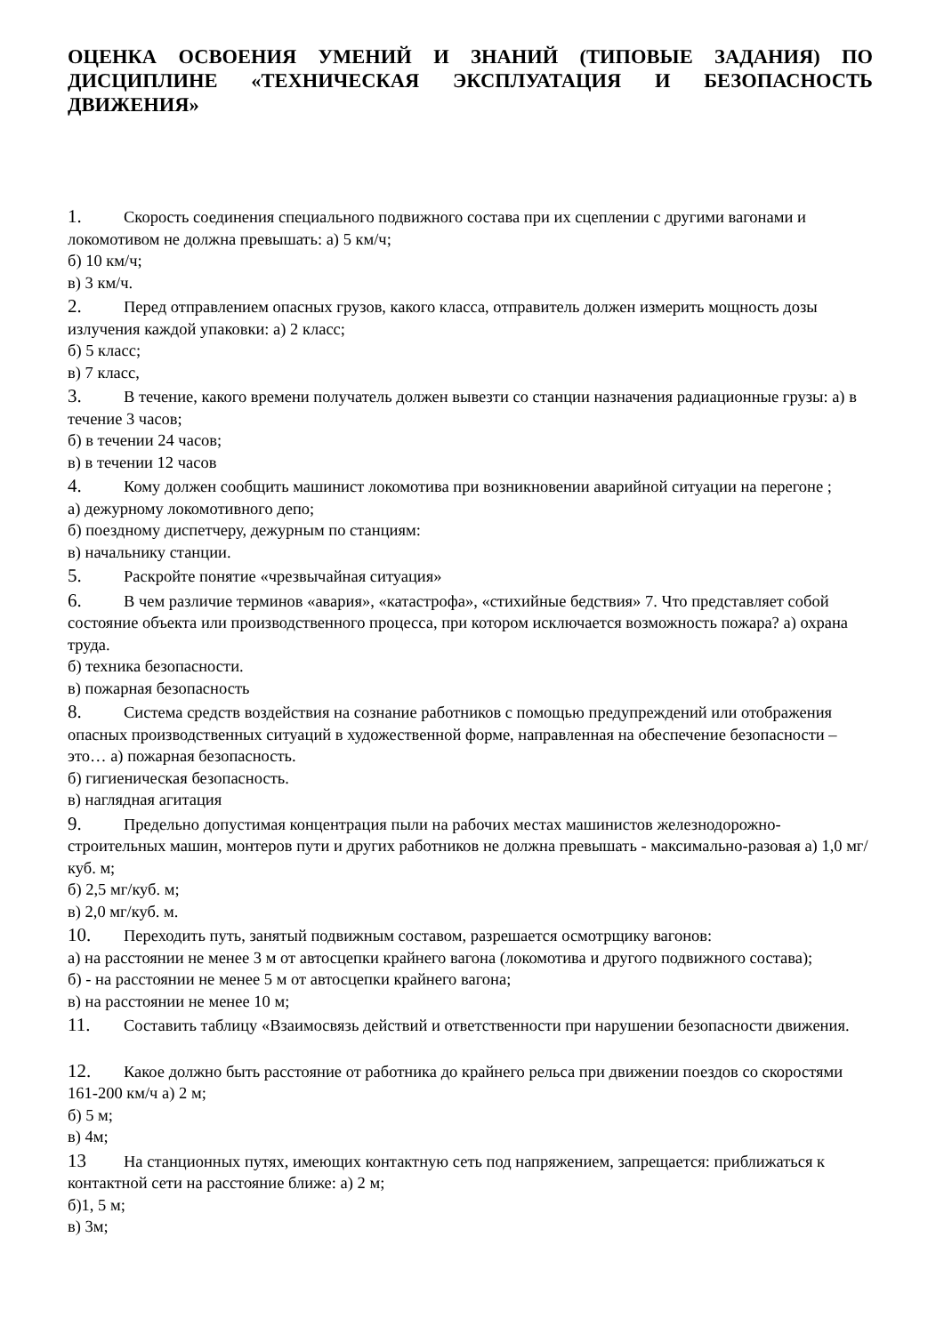ОЦЕНКА ОСВОЕНИЯ УМЕНИЙ И ЗНАНИЙ (ТИПОВЫЕ ЗАДАНИЯ) ПО ДИСЦИПЛИНЕ «ТЕХНИЧЕСКАЯ ЭКСПЛУАТАЦИЯ И БЕЗОПАСНОСТЬ ДВИЖЕНИЯ»
1. Скорость соединения специального подвижного состава при их сцеплении с другими вагонами и локомотивом не должна превышать: а) 5 км/ч;
б) 10 км/ч;
в) 3 км/ч.
2. Перед отправлением опасных грузов, какого класса, отправитель должен измерить мощность дозы излучения каждой упаковки: а) 2 класс;
б) 5 класс;
в) 7 класс,
3. В течение, какого времени получатель должен вывезти со станции назначения радиационные грузы: а) в течение 3 часов;
б) в течении 24 часов;
в) в течении 12 часов
4. Кому должен сообщить машинист локомотива при возникновении аварийной ситуации на перегоне ;
а) дежурному локомотивного депо;
б) поездному диспетчеру, дежурным по станциям:
в) начальнику станции.
5. Раскройте понятие «чрезвычайная ситуация»
6. В чем различие терминов «авария», «катастрофа», «стихийные бедствия» 7. Что представляет собой состояние объекта или производственного процесса, при котором исключается возможность пожара? а) охрана труда.
б) техника безопасности.
в) пожарная безопасность
8. Система средств воздействия на сознание работников с помощью предупреждений или отображения опасных производственных ситуаций в художественной форме, направленная на обеспечение безопасности – это… а) пожарная безопасность.
б) гигиеническая безопасность.
в) наглядная агитация
9. Предельно допустимая концентрация пыли на рабочих местах машинистов железнодорожно-строительных машин, монтеров пути и других работников не должна превышать - максимально-разовая а) 1,0 мг/куб. м;
б) 2,5 мг/куб. м;
в) 2,0 мг/куб. м.
10. Переходить путь, занятый подвижным составом, разрешается осмотрщику вагонов:
а) на расстоянии не менее 3 м от автосцепки крайнего вагона (локомотива и другого подвижного состава);
б) - на расстоянии не менее 5 м от автосцепки крайнего вагона;
в) на расстоянии не менее 10 м;
11. Составить таблицу «Взаимосвязь действий и ответственности при нарушении безопасности движения.
12. Какое должно быть расстояние от работника до крайнего рельса при движении поездов со скоростями 161-200 км/ч а) 2 м;
б) 5 м;
в) 4м;
13 На станционных путях, имеющих контактную сеть под напряжением, запрещается: приближаться к контактной сети на расстояние ближе: а) 2 м;
б)1, 5 м;
в) 3м;